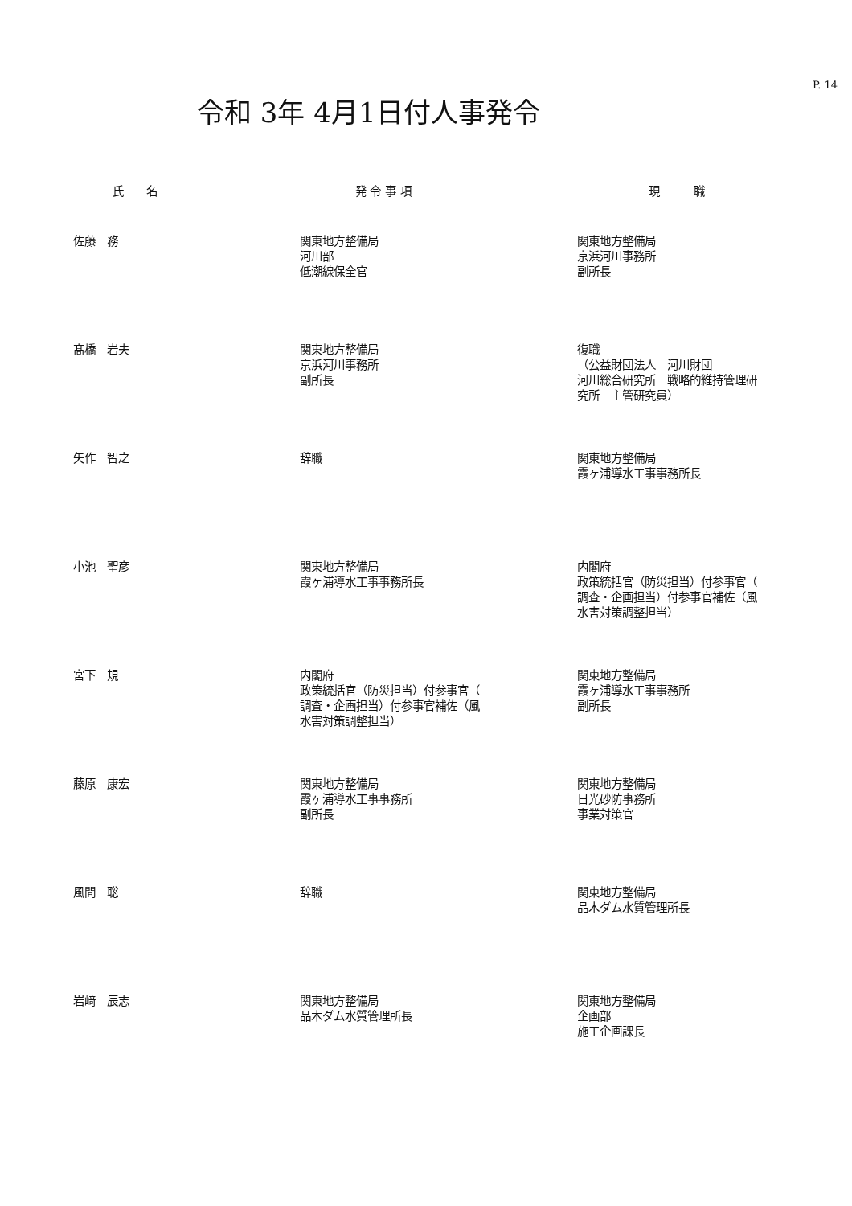P. 14
令和 3年 4月1日付人事発令
| 氏 名 | 発 令 事 項 | 現 職 |
| --- | --- | --- |
| 佐藤 務 | 関東地方整備局 河川部 低潮線保全官 | 関東地方整備局 京浜河川事務所 副所長 |
| 髙橋 岩夫 | 関東地方整備局 京浜河川事務所 副所長 | 復職 （公益財団法人 河川財団 河川総合研究所 戦略的維持管理研 究所 主管研究員） |
| 矢作 智之 | 辞職 | 関東地方整備局 霞ヶ浦導水工事事務所長 |
| 小池 聖彦 | 関東地方整備局 霞ヶ浦導水工事事務所長 | 内閣府 政策統括官（防災担当）付参事官（ 調査・企画担当）付参事官補佐（風 水害対策調整担当） |
| 宮下 規 | 内閣府 政策統括官（防災担当）付参事官（ 調査・企画担当）付参事官補佐（風 水害対策調整担当） | 関東地方整備局 霞ヶ浦導水工事事務所 副所長 |
| 藤原 康宏 | 関東地方整備局 霞ヶ浦導水工事事務所 副所長 | 関東地方整備局 日光砂防事務所 事業対策官 |
| 風間 聡 | 辞職 | 関東地方整備局 品木ダム水質管理所長 |
| 岩﨑 辰志 | 関東地方整備局 品木ダム水質管理所長 | 関東地方整備局 企画部 施工企画課長 |